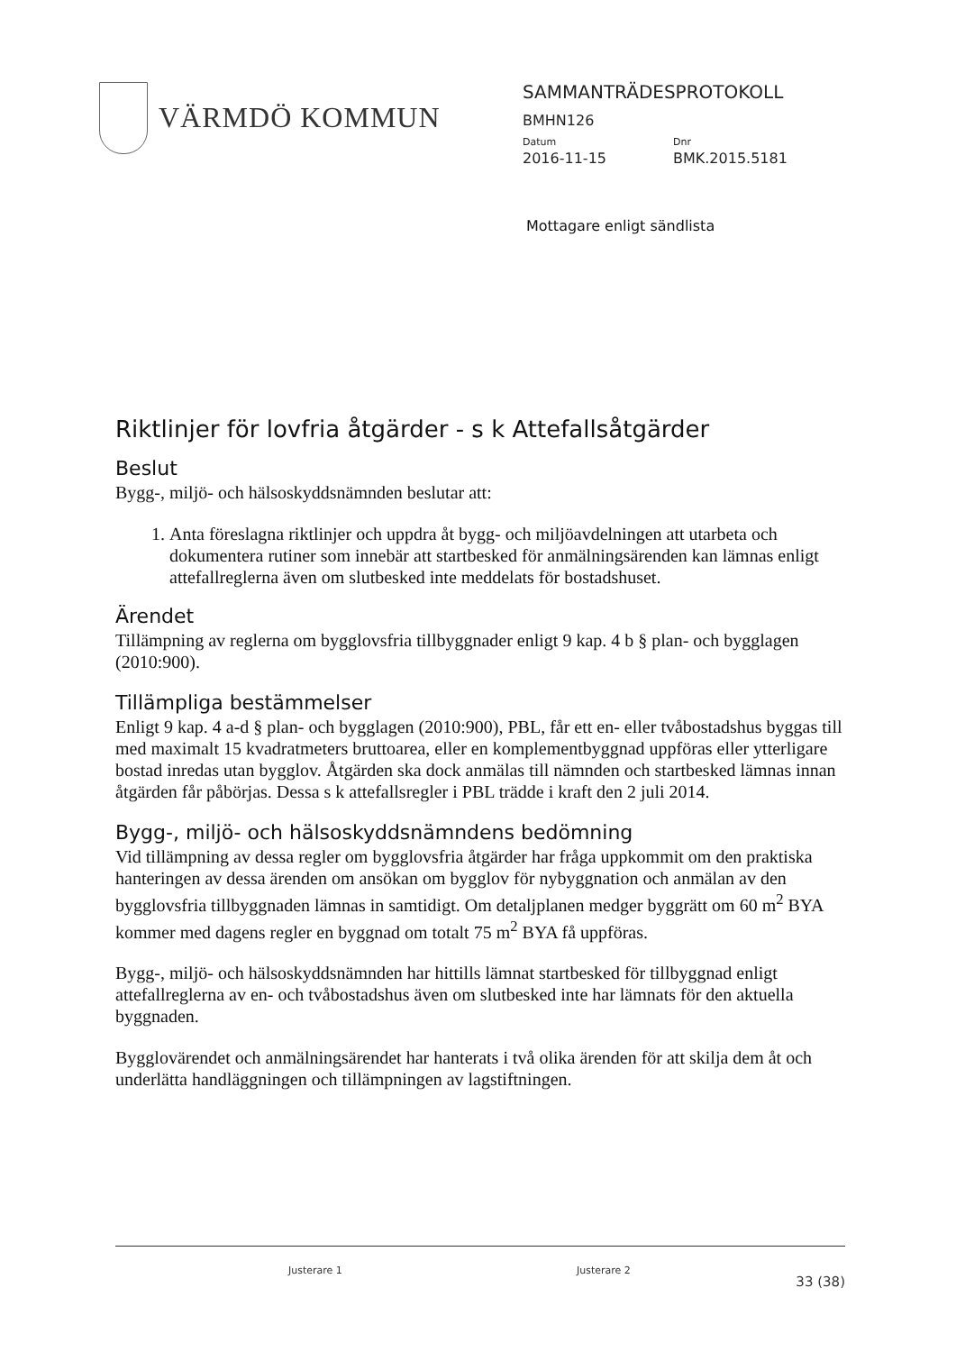VÄRMDÖ KOMMUN
SAMMANTRÄDESPROTOKOLL
BMHN126
Datum Dnr
2016-11-15 BMK.2015.5181
Mottagare enligt sändlista
Riktlinjer för lovfria åtgärder - s k Attefallsåtgärder
Beslut
Bygg-, miljö- och hälsoskyddsnämnden beslutar att:
1. Anta föreslagna riktlinjer och uppdra åt bygg- och miljöavdelningen att utarbeta och dokumentera rutiner som innebär att startbesked för anmälningsärenden kan lämnas enligt attefallreglerna även om slutbesked inte meddelats för bostadshuset.
Ärendet
Tillämpning av reglerna om bygglovsfria tillbyggnader enligt 9 kap. 4 b § plan- och bygglagen (2010:900).
Tillämpliga bestämmelser
Enligt 9 kap. 4 a-d § plan- och bygglagen (2010:900), PBL, får ett en- eller tvåbostadshus byggas till med maximalt 15 kvadratmeters bruttoarea, eller en komplementbyggnad uppföras eller ytterligare bostad inredas utan bygglov. Åtgärden ska dock anmälas till nämnden och startbesked lämnas innan åtgärden får påbörjas. Dessa s k attefallsregler i PBL trädde i kraft den 2 juli 2014.
Bygg-, miljö- och hälsoskyddsnämndens bedömning
Vid tillämpning av dessa regler om bygglovsfria åtgärder har fråga uppkommit om den praktiska hanteringen av dessa ärenden om ansökan om bygglov för nybyggnation och anmälan av den bygglovsfria tillbyggnaden lämnas in samtidigt. Om detaljplanen medger byggrätt om 60 m<sup>2</sup> BYA kommer med dagens regler en byggnad om totalt 75 m<sup>2</sup> BYA få uppföras.
Bygg-, miljö- och hälsoskyddsnämnden har hittills lämnat startbesked för tillbyggnad enligt attefallreglerna av en- och tvåbostadshus även om slutbesked inte har lämnats för den aktuella byggnaden.
Bygglovärendet och anmälningsärendet har hanterats i två olika ärenden för att skilja dem åt och underlätta handläggningen och tillämpningen av lagstiftningen.
Justerare 1 Justerare 2
33 (38)